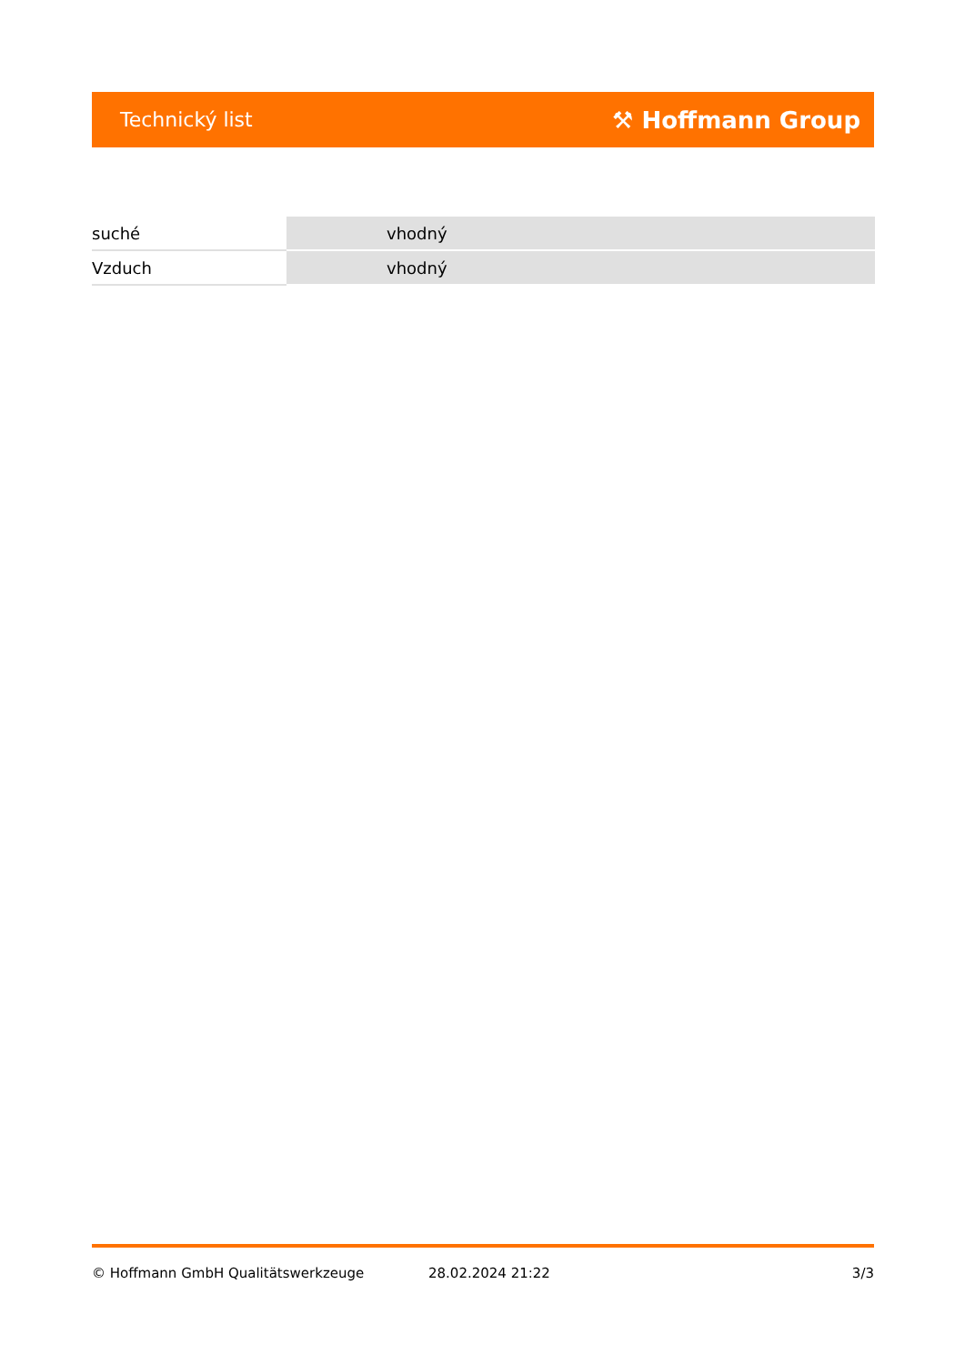Technický list ⚒ Hoffmann Group
| suché | vhodný |
| Vzduch | vhodný |
© Hoffmann GmbH Qualitätswerkzeuge 28.02.2024 21:22 3/3